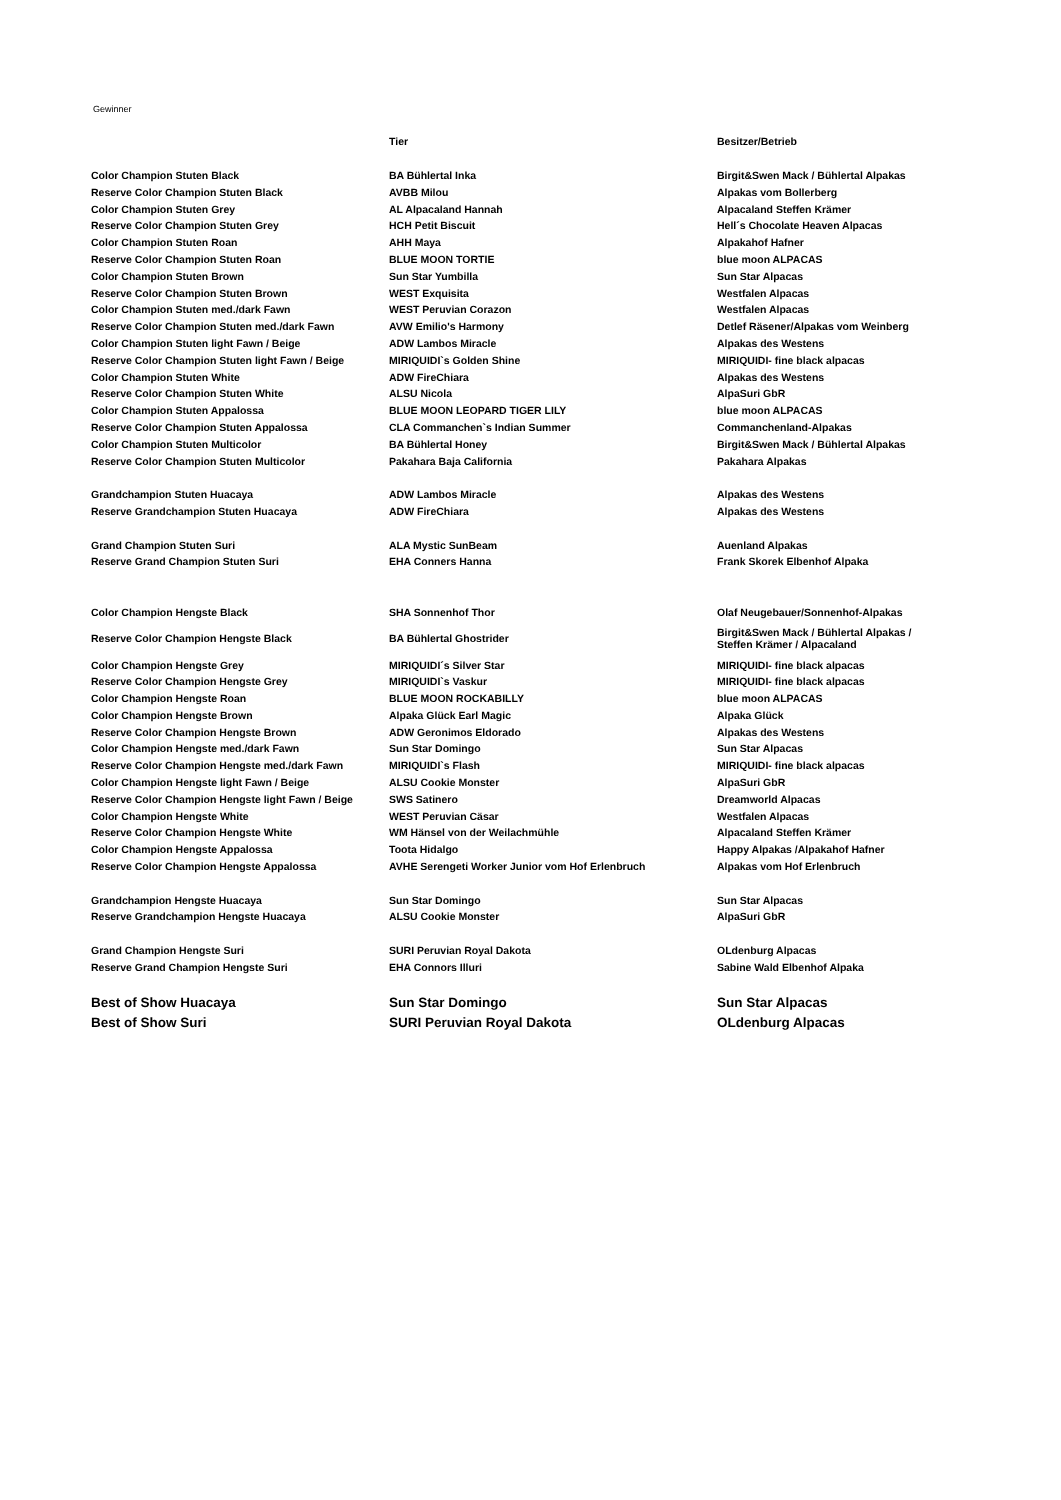Gewinner
| | Tier | Besitzer/Betrieb |
| --- | --- | --- |
| Color Champion Stuten Black | BA Bühlertal Inka | Birgit&Swen Mack / Bühlertal Alpakas |
| Reserve Color Champion Stuten Black | AVBB Milou | Alpakas vom Bollerberg |
| Color Champion Stuten Grey | AL Alpacaland Hannah | Alpacaland Steffen Krämer |
| Reserve Color Champion Stuten Grey | HCH Petit Biscuit | Hell´s Chocolate Heaven Alpacas |
| Color Champion Stuten Roan | AHH Maya | Alpakahof Hafner |
| Reserve Color Champion Stuten Roan | BLUE MOON TORTIE | blue moon ALPACAS |
| Color Champion Stuten Brown | Sun Star Yumbilla | Sun Star Alpacas |
| Reserve Color Champion Stuten Brown | WEST Exquisita | Westfalen Alpacas |
| Color Champion Stuten med./dark Fawn | WEST Peruvian Corazon | Westfalen Alpacas |
| Reserve Color Champion Stuten med./dark Fawn | AVW Emilio's Harmony | Detlef Räsener/Alpakas vom Weinberg |
| Color Champion Stuten light Fawn / Beige | ADW Lambos Miracle | Alpakas des Westens |
| Reserve Color Champion Stuten light Fawn / Beige | MIRIQUIDI`s Golden Shine | MIRIQUIDI- fine black alpacas |
| Color Champion Stuten White | ADW FireChiara | Alpakas des Westens |
| Reserve Color Champion Stuten White | ALSU Nicola | AlpaSuri GbR |
| Color Champion Stuten Appalossa | BLUE MOON LEOPARD TIGER LILY | blue moon ALPACAS |
| Reserve Color Champion Stuten Appalossa | CLA Commanchen`s Indian Summer | Commanchenland-Alpakas |
| Color Champion Stuten Multicolor | BA Bühlertal Honey | Birgit&Swen Mack / Bühlertal Alpakas |
| Reserve Color Champion Stuten Multicolor | Pakahara Baja California | Pakahara Alpakas |
| Grandchampion Stuten Huacaya | ADW Lambos Miracle | Alpakas des Westens |
| Reserve Grandchampion Stuten Huacaya | ADW FireChiara | Alpakas des Westens |
| Grand Champion Stuten Suri | ALA Mystic SunBeam | Auenland Alpakas |
| Reserve Grand Champion Stuten Suri | EHA Conners Hanna | Frank Skorek Elbenhof Alpaka |
| Color Champion Hengste Black | SHA Sonnenhof Thor | Olaf Neugebauer/Sonnenhof-Alpakas |
| Reserve Color Champion Hengste Black | BA Bühlertal Ghostrider | Birgit&Swen Mack / Bühlertal Alpakas / Steffen Krämer / Alpacaland |
| Color Champion Hengste Grey | MIRIQUIDI´s Silver Star | MIRIQUIDI- fine black alpacas |
| Reserve Color Champion Hengste Grey | MIRIQUIDI`s Vaskur | MIRIQUIDI- fine black alpacas |
| Color Champion Hengste Roan | BLUE MOON ROCKABILLY | blue moon ALPACAS |
| Color Champion Hengste Brown | Alpaka Glück Earl Magic | Alpaka Glück |
| Reserve Color Champion Hengste Brown | ADW Geronimos Eldorado | Alpakas des Westens |
| Color Champion Hengste med./dark Fawn | Sun Star Domingo | Sun Star Alpacas |
| Reserve Color Champion Hengste med./dark Fawn | MIRIQUIDI`s Flash | MIRIQUIDI- fine black alpacas |
| Color Champion Hengste light Fawn / Beige | ALSU Cookie Monster | AlpaSuri GbR |
| Reserve Color Champion Hengste light Fawn / Beige | SWS Satinero | Dreamworld Alpacas |
| Color Champion Hengste White | WEST Peruvian Cäsar | Westfalen Alpacas |
| Reserve Color Champion Hengste White | WM Hänsel von der Weilachmühle | Alpacaland Steffen Krämer |
| Color Champion Hengste Appalossa | Toota Hidalgo | Happy Alpakas /Alpakahof Hafner |
| Reserve Color Champion Hengste Appalossa | AVHE Serengeti Worker Junior vom Hof Erlenbruch | Alpakas vom Hof Erlenbruch |
| Grandchampion Hengste Huacaya | Sun Star Domingo | Sun Star Alpacas |
| Reserve Grandchampion Hengste Huacaya | ALSU Cookie Monster | AlpaSuri GbR |
| Grand Champion Hengste Suri | SURI Peruvian Royal Dakota | OLdenburg Alpacas |
| Reserve Grand Champion Hengste Suri | EHA Connors Illuri | Sabine Wald Elbenhof Alpaka |
| Best of Show Huacaya | Sun Star Domingo | Sun Star Alpacas |
| Best of Show Suri | SURI Peruvian Royal Dakota | OLdenburg Alpacas |